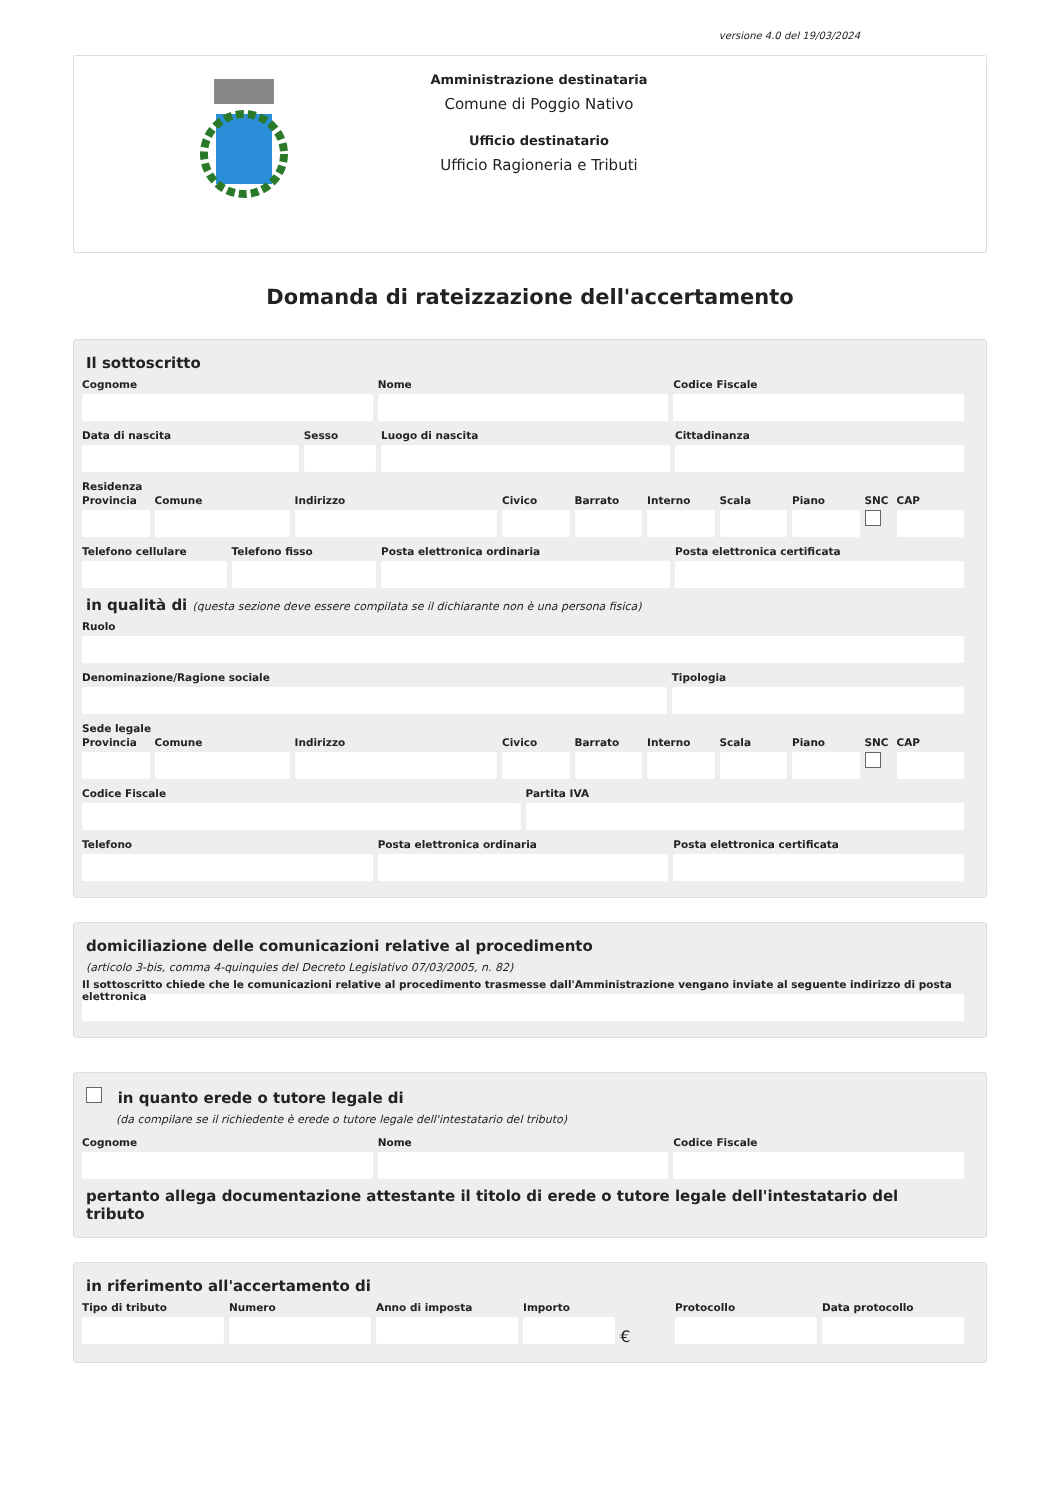versione 4.0 del 19/03/2024
Amministrazione destinataria
Comune di Poggio Nativo
Ufficio destinatario
Ufficio Ragioneria e Tributi
Domanda di rateizzazione dell'accertamento
Il sottoscritto
Cognome Nome Codice Fiscale
Data di nascita Sesso Luogo di nascita Cittadinanza
Residenza
Provincia Comune Indirizzo Civico Barrato Interno Scala Piano SNC CAP
Telefono cellulare Telefono fisso Posta elettronica ordinaria Posta elettronica certificata
in qualità di (questa sezione deve essere compilata se il dichiarante non è una persona fisica)
Ruolo
Denominazione/Ragione sociale Tipologia
Sede legale
Provincia Comune Indirizzo Civico Barrato Interno Scala Piano SNC CAP
Codice Fiscale Partita IVA
Telefono Posta elettronica ordinaria Posta elettronica certificata
domiciliazione delle comunicazioni relative al procedimento
(articolo 3-bis, comma 4-quinquies del Decreto Legislativo 07/03/2005, n. 82)
Il sottoscritto chiede che le comunicazioni relative al procedimento trasmesse dall'Amministrazione vengano inviate al seguente indirizzo di posta elettronica
in quanto erede o tutore legale di
(da compilare se il richiedente è erede o tutore legale dell'intestatario del tributo)
Cognome Nome Codice Fiscale
pertanto allega documentazione attestante il titolo di erede o tutore legale dell'intestatario del tributo
in riferimento all'accertamento di
Tipo di tributo Numero Anno di imposta Importo
€
Protocollo Data protocollo